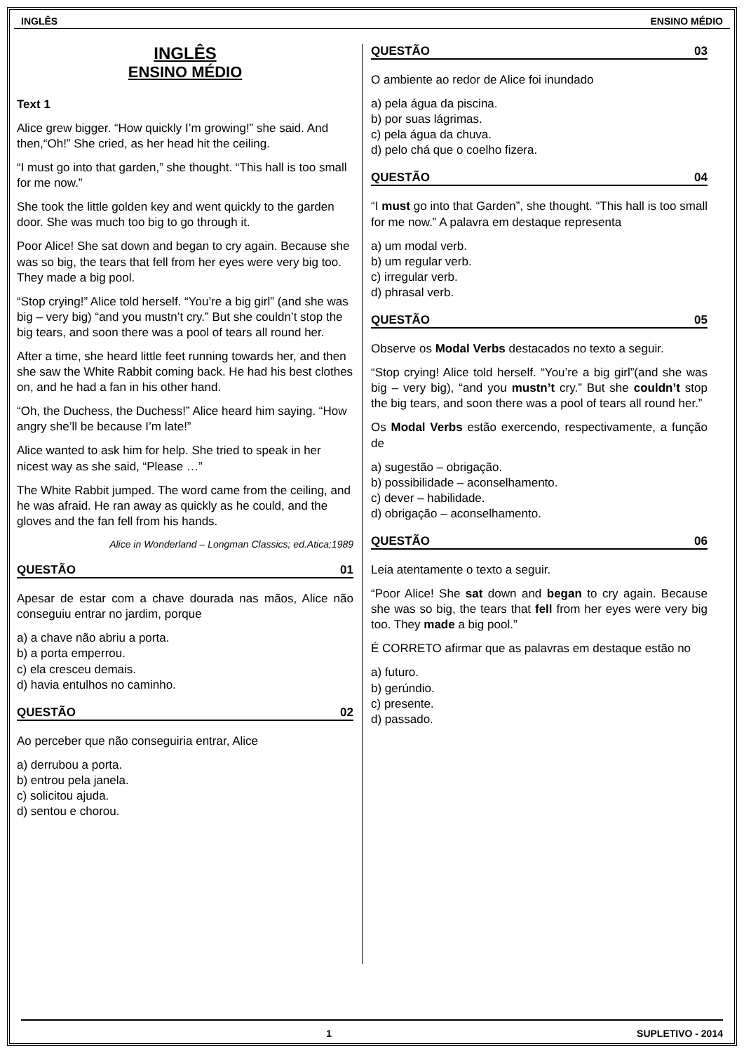INGLÊS ENSINO MÉDIO
INGLÊS
ENSINO MÉDIO
Text 1
Alice grew bigger. “How quickly I’m growing!” she said. And then,“Oh!” She cried, as her head hit the ceiling.
“I must go into that garden,” she thought. “This hall is too small for me now.”
She took the little golden key and went quickly to the garden door. She was much too big to go through it.
Poor Alice! She sat down and began to cry again. Because she was so big, the tears that fell from her eyes were very big too. They made a big pool.
“Stop crying!” Alice told herself. “You’re a big girl” (and she was big – very big) “and you mustn’t cry.” But she couldn’t stop the big tears, and soon there was a pool of tears all round her.
After a time, she heard little feet running towards her, and then she saw the White Rabbit coming back. He had his best clothes on, and he had a fan in his other hand.
“Oh, the Duchess, the Duchess!” Alice heard him saying. “How angry she’ll be because I’m late!”
Alice wanted to ask him for help. She tried to speak in her nicest way as she said, “Please …”
The White Rabbit jumped. The word came from the ceiling, and he was afraid. He ran away as quickly as he could, and the gloves and the fan fell from his hands.
Alice in Wonderland – Longman Classics; ed.Atica;1989
QUESTÃO 01
Apesar de estar com a chave dourada nas mãos, Alice não conseguiu entrar no jardim, porque
a) a chave não abriu a porta.
b) a porta emperrou.
c) ela cresceu demais.
d) havia entulhos no caminho.
QUESTÃO 02
Ao perceber que não conseguiria entrar, Alice
a) derrubou a porta.
b) entrou pela janela.
c) solicitou ajuda.
d) sentou e chorou.
QUESTÃO 03
O ambiente ao redor de Alice foi inundado
a) pela água da piscina.
b) por suas lágrimas.
c) pela água da chuva.
d) pelo chá que o coelho fizera.
QUESTÃO 04
“I must go into that Garden”, she thought. “This hall is too small for me now.” A palavra em destaque representa
a) um modal verb.
b) um regular verb.
c) irregular verb.
d) phrasal verb.
QUESTÃO 05
Observe os Modal Verbs destacados no texto a seguir.
“Stop crying! Alice told herself. “You’re a big girl”(and she was big – very big), “and you mustn’t cry.” But she couldn’t stop the big tears, and soon there was a pool of tears all round her.”
Os Modal Verbs estão exercendo, respectivamente, a função de
a) sugestão – obrigação.
b) possibilidade – aconselhamento.
c) dever – habilidade.
d) obrigação – aconselhamento.
QUESTÃO 06
Leia atentamente o texto a seguir.
“Poor Alice! She sat down and began to cry again. Because she was so big, the tears that fell from her eyes were very big too. They made a big pool.”
É CORRETO afirmar que as palavras em destaque estão no
a) futuro.
b) gerúndio.
c) presente.
d) passado.
1 SUPLETIVO - 2014